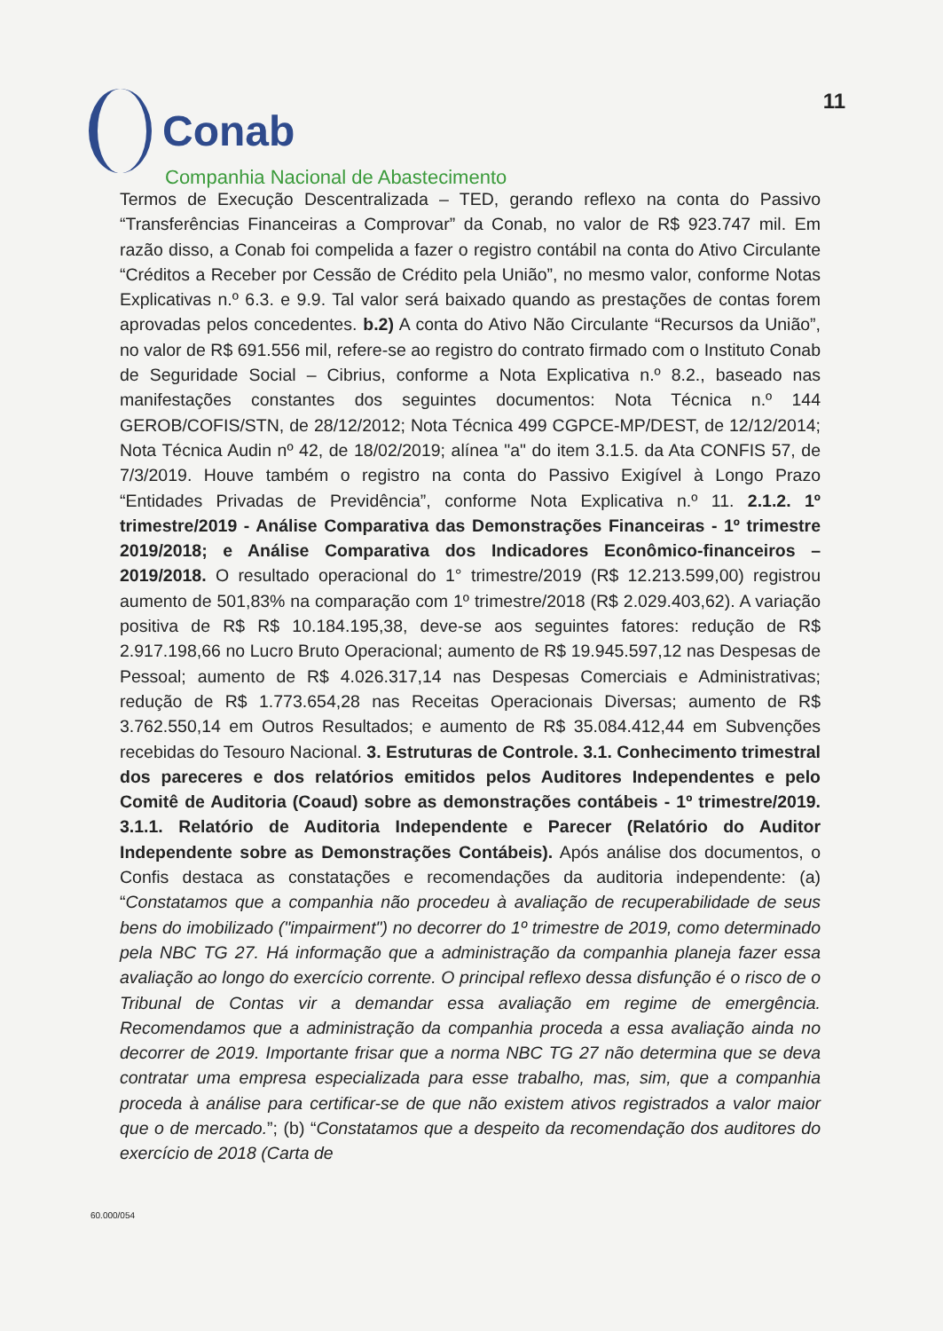Conab
Companhia Nacional de Abastecimento
11
Termos de Execução Descentralizada – TED, gerando reflexo na conta do Passivo “Transferências Financeiras a Comprovar” da Conab, no valor de R$ 923.747 mil. Em razão disso, a Conab foi compelida a fazer o registro contábil na conta do Ativo Circulante “Créditos a Receber por Cessão de Crédito pela União”, no mesmo valor, conforme Notas Explicativas n.º 6.3. e 9.9. Tal valor será baixado quando as prestações de contas forem aprovadas pelos concedentes. b.2) A conta do Ativo Não Circulante “Recursos da União”, no valor de R$ 691.556 mil, refere-se ao registro do contrato firmado com o Instituto Conab de Seguridade Social – Cibrius, conforme a Nota Explicativa n.º 8.2., baseado nas manifestações constantes dos seguintes documentos: Nota Técnica n.º 144 GEROB/COFIS/STN, de 28/12/2012; Nota Técnica 499 CGPCE-MP/DEST, de 12/12/2014; Nota Técnica Audin nº 42, de 18/02/2019; alínea "a" do item 3.1.5. da Ata CONFIS 57, de 7/3/2019. Houve também o registro na conta do Passivo Exigível à Longo Prazo “Entidades Privadas de Previdência”, conforme Nota Explicativa n.º 11. 2.1.2. 1º trimestre/2019 - Análise Comparativa das Demonstrações Financeiras - 1º trimestre 2019/2018; e Análise Comparativa dos Indicadores Econômico-financeiros – 2019/2018. O resultado operacional do 1° trimestre/2019 (R$ 12.213.599,00) registrou aumento de 501,83% na comparação com 1º trimestre/2018 (R$ 2.029.403,62). A variação positiva de R$ R$ 10.184.195,38, deve-se aos seguintes fatores: redução de R$ 2.917.198,66 no Lucro Bruto Operacional; aumento de R$ 19.945.597,12 nas Despesas de Pessoal; aumento de R$ 4.026.317,14 nas Despesas Comerciais e Administrativas; redução de R$ 1.773.654,28 nas Receitas Operacionais Diversas; aumento de R$ 3.762.550,14 em Outros Resultados; e aumento de R$ 35.084.412,44 em Subvenções recebidas do Tesouro Nacional. 3. Estruturas de Controle. 3.1. Conhecimento trimestral dos pareceres e dos relatórios emitidos pelos Auditores Independentes e pelo Comitê de Auditoria (Coaud) sobre as demonstrações contábeis - 1º trimestre/2019. 3.1.1. Relatório de Auditoria Independente e Parecer (Relatório do Auditor Independente sobre as Demonstrações Contábeis). Após análise dos documentos, o Confis destaca as constatações e recomendações da auditoria independente: (a) “Constatamos que a companhia não procedeu à avaliação de recuperabilidade de seus bens do imobilizado ("impairment") no decorrer do 1º trimestre de 2019, como determinado pela NBC TG 27. Há informação que a administração da companhia planeja fazer essa avaliação ao longo do exercício corrente. O principal reflexo dessa disfunção é o risco de o Tribunal de Contas vir a demandar essa avaliação em regime de emergência. Recomendamos que a administração da companhia proceda a essa avaliação ainda no decorrer de 2019. Importante frisar que a norma NBC TG 27 não determina que se deva contratar uma empresa especializada para esse trabalho, mas, sim, que a companhia proceda à análise para certificar-se de que não existem ativos registrados a valor maior que o de mercado.”; (b) “Constatamos que a despeito da recomendação dos auditores do exercício de 2018 (Carta de
60.000/054